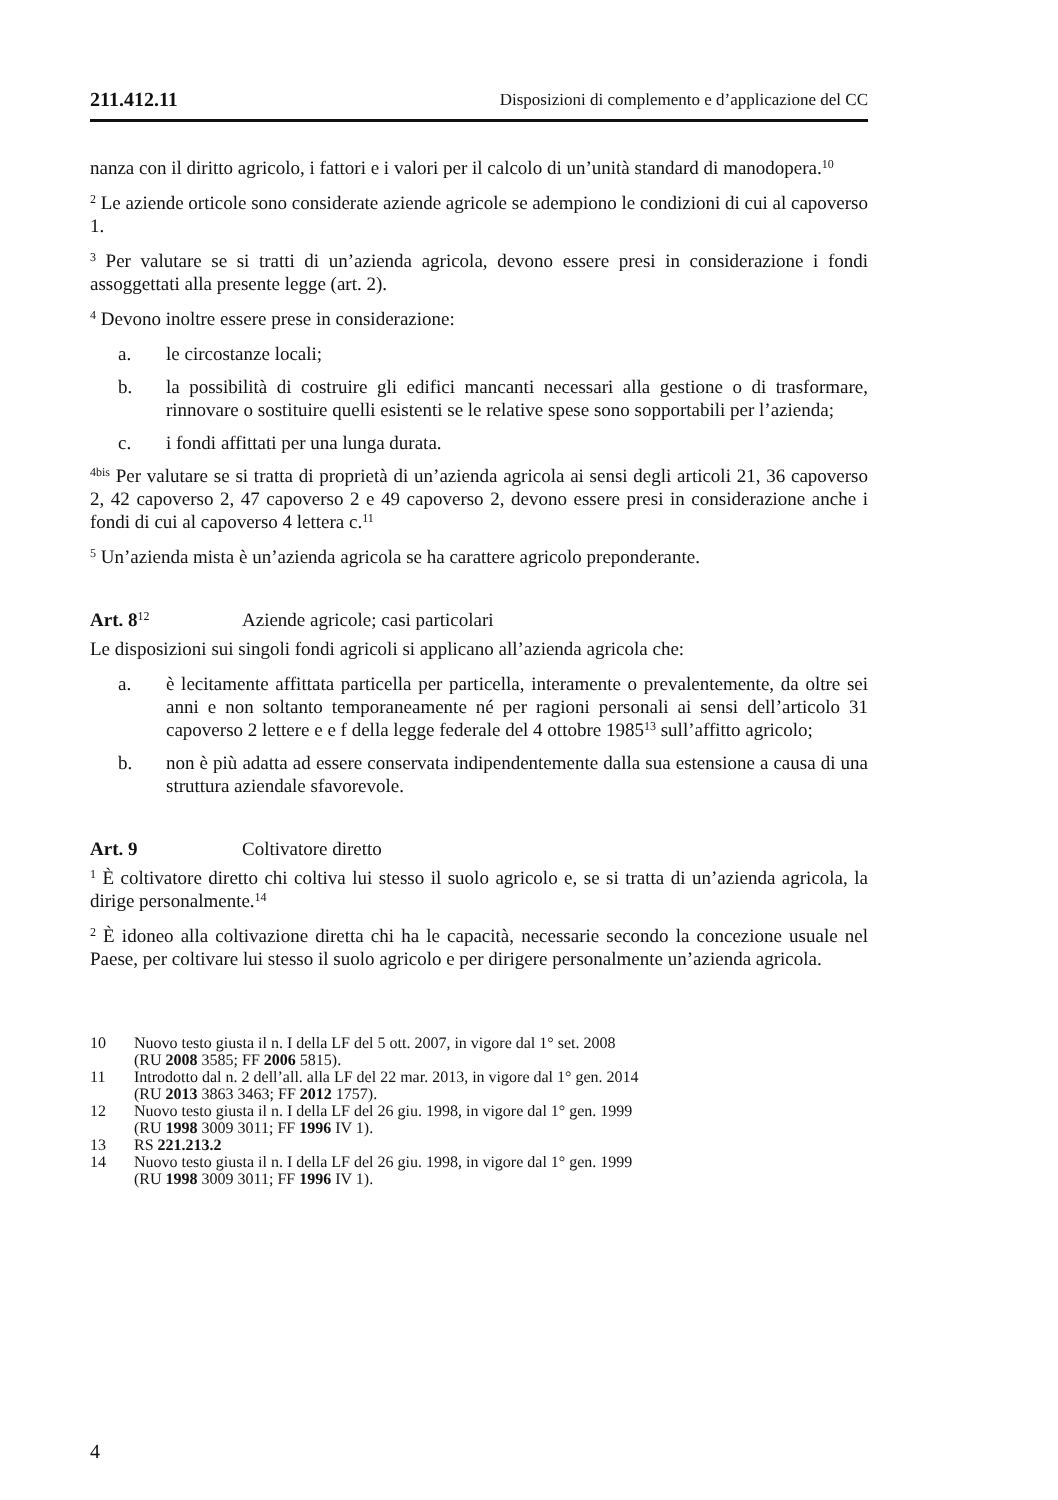211.412.11 Disposizioni di complemento e d’applicazione del CC
nanza con il diritto agricolo, i fattori e i valori per il calcolo di un’unità standard di manodopera.<sup>10</sup>
<sup>2</sup> Le aziende orticole sono considerate aziende agricole se adempiono le condizioni di cui al capoverso 1.
<sup>3</sup> Per valutare se si tratti di un’azienda agricola, devono essere presi in considerazione i fondi assoggettati alla presente legge (art. 2).
<sup>4</sup> Devono inoltre essere prese in considerazione:
a. le circostanze locali;
b. la possibilità di costruire gli edifici mancanti necessari alla gestione o di trasformare, rinnovare o sostituire quelli esistenti se le relative spese sono sopportabili per l’azienda;
c. i fondi affittati per una lunga durata.
<sup>4bis</sup> Per valutare se si tratta di proprietà di un’azienda agricola ai sensi degli articoli 21, 36 capoverso 2, 42 capoverso 2, 47 capoverso 2 e 49 capoverso 2, devono essere presi in considerazione anche i fondi di cui al capoverso 4 lettera c.<sup>11</sup>
<sup>5</sup> Un’azienda mista è un’azienda agricola se ha carattere agricolo preponderante.
Art. 8<sup>12</sup> Aziende agricole; casi particolari
Le disposizioni sui singoli fondi agricoli si applicano all’azienda agricola che:
a. è lecitamente affittata particella per particella, interamente o prevalentemente, da oltre sei anni e non soltanto temporaneamente né per ragioni personali ai sensi dell’articolo 31 capoverso 2 lettere e e f della legge federale del 4 ottobre 1985<sup>13</sup> sull’affitto agricolo;
b. non è più adatta ad essere conservata indipendentemente dalla sua estensione a causa di una struttura aziendale sfavorevole.
Art. 9 Coltivatore diretto
<sup>1</sup> È coltivatore diretto chi coltiva lui stesso il suolo agricolo e, se si tratta di un’azienda agricola, la dirige personalmente.<sup>14</sup>
<sup>2</sup> È idoneo alla coltivazione diretta chi ha le capacità, necessarie secondo la concezione usuale nel Paese, per coltivare lui stesso il suolo agricolo e per dirigere personalmente un’azienda agricola.
10 Nuovo testo giusta il n. I della LF del 5 ott. 2007, in vigore dal 1° set. 2008
(RU 2008 3585; FF 2006 5815).
11 Introdotto dal n. 2 dell’all. alla LF del 22 mar. 2013, in vigore dal 1° gen. 2014
(RU 2013 3863 3463; FF 2012 1757).
12 Nuovo testo giusta il n. I della LF del 26 giu. 1998, in vigore dal 1° gen. 1999
(RU 1998 3009 3011; FF 1996 IV 1).
13 RS 221.213.2
14 Nuovo testo giusta il n. I della LF del 26 giu. 1998, in vigore dal 1° gen. 1999
(RU 1998 3009 3011; FF 1996 IV 1).
4